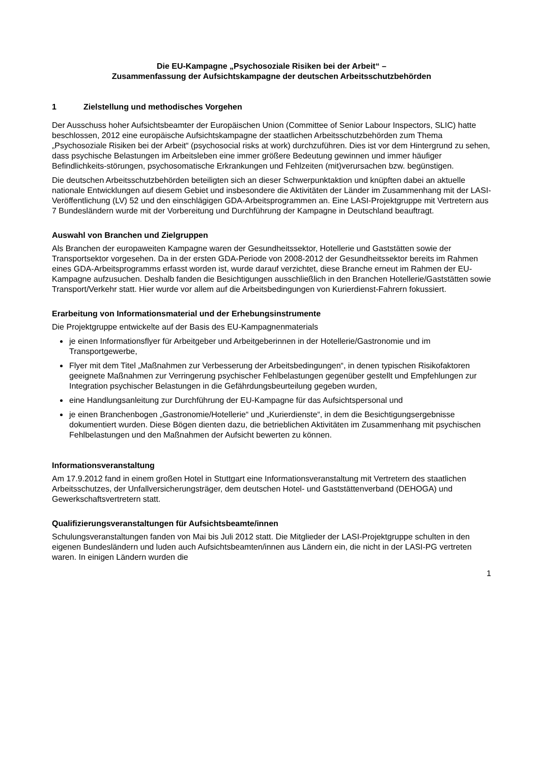Die EU-Kampagne „Psychosoziale Risiken bei der Arbeit“ –
Zusammenfassung der Aufsichtskampagne der deutschen Arbeitsschutzbehörden
1 Zielstellung und methodisches Vorgehen
Der Ausschuss hoher Aufsichtsbeamter der Europäischen Union (Committee of Senior Labour Inspectors, SLIC) hatte beschlossen, 2012 eine europäische Aufsichtskampagne der staatlichen Arbeitsschutzbehörden zum Thema „Psychosoziale Risiken bei der Arbeit“ (psychosocial risks at work) durchzuführen. Dies ist vor dem Hintergrund zu sehen, dass psychische Belastungen im Arbeitsleben eine immer größere Bedeutung gewinnen und immer häufiger Befindlichkeits-störungen, psychosomatische Erkrankungen und Fehlzeiten (mit)verursachen bzw. begünstigen.
Die deutschen Arbeitsschutzbehörden beteiligten sich an dieser Schwerpunktaktion und knüpften dabei an aktuelle nationale Entwicklungen auf diesem Gebiet und insbesondere die Aktivitäten der Länder im Zusammenhang mit der LASI-Veröffentlichung (LV) 52 und den einschlägigen GDA-Arbeitsprogrammen an. Eine LASI-Projektgruppe mit Vertretern aus 7 Bundesländern wurde mit der Vorbereitung und Durchführung der Kampagne in Deutschland beauftragt.
Auswahl von Branchen und Zielgruppen
Als Branchen der europaweiten Kampagne waren der Gesundheitssektor, Hotellerie und Gaststätten sowie der Transportsektor vorgesehen. Da in der ersten GDA-Periode von 2008-2012 der Gesundheitssektor bereits im Rahmen eines GDA-Arbeitsprogramms erfasst worden ist, wurde darauf verzichtet, diese Branche erneut im Rahmen der EU-Kampagne aufzusuchen. Deshalb fanden die Besichtigungen ausschließlich in den Branchen Hotellerie/Gaststätten sowie Transport/Verkehr statt. Hier wurde vor allem auf die Arbeitsbedingungen von Kurierdienst-Fahrern fokussiert.
Erarbeitung von Informationsmaterial und der Erhebungsinstrumente
Die Projektgruppe entwickelte auf der Basis des EU-Kampagnenmaterials
je einen Informationsflyer für Arbeitgeber und Arbeitgeberinnen in der Hotellerie/Gastronomie und im Transportgewerbe,
Flyer mit dem Titel „Maßnahmen zur Verbesserung der Arbeitsbedingungen“, in denen typischen Risikofaktoren geeignete Maßnahmen zur Verringerung psychischer Fehlbelastungen gegenüber gestellt und Empfehlungen zur Integration psychischer Belastungen in die Gefährdungsbeurteilung gegeben wurden,
eine Handlungsanleitung zur Durchführung der EU-Kampagne für das Aufsichtspersonal und
je einen Branchenbogen „Gastronomie/Hotellerie“ und „Kurierdienste“, in dem die Besichtigungsergebnisse dokumentiert wurden. Diese Bögen dienten dazu, die betrieblichen Aktivitäten im Zusammenhang mit psychischen Fehlbelastungen und den Maßnahmen der Aufsicht bewerten zu können.
Informationsveranstaltung
Am 17.9.2012 fand in einem großen Hotel in Stuttgart eine Informationsveranstaltung mit Vertretern des staatlichen Arbeitsschutzes, der Unfallversicherungsträger, dem deutschen Hotel- und Gaststättenverband (DEHOGA) und Gewerkschaftsvertretern statt.
Qualifizierungsveranstaltungen für Aufsichtsbeamte/innen
Schulungsveranstaltungen fanden von Mai bis Juli 2012 statt. Die Mitglieder der LASI-Projektgruppe schulten in den eigenen Bundesländern und luden auch Aufsichtsbeamten/innen aus Ländern ein, die nicht in der LASI-PG vertreten waren. In einigen Ländern wurden die
1